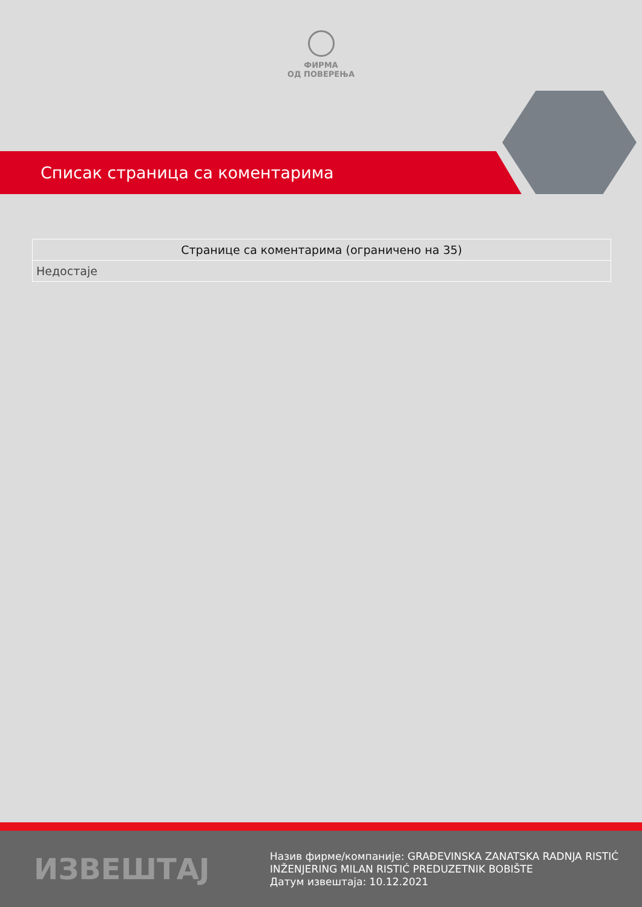ФИРМА
ОД ПОВЕРЕЊА
Списак страница са коментарима
| Странице са коментарима (ограничено на 35) |
| --- |
| Недостаје |
ИЗВЕШТАЈ
Назив фирме/компаније: GRAĐEVINSKA ZANATSKA RADNJA RISTIĆ
INŽENJERING MILAN RISTIĆ PREDUZETNIK BOBIŠTE
Датум извештаја: 10.12.2021